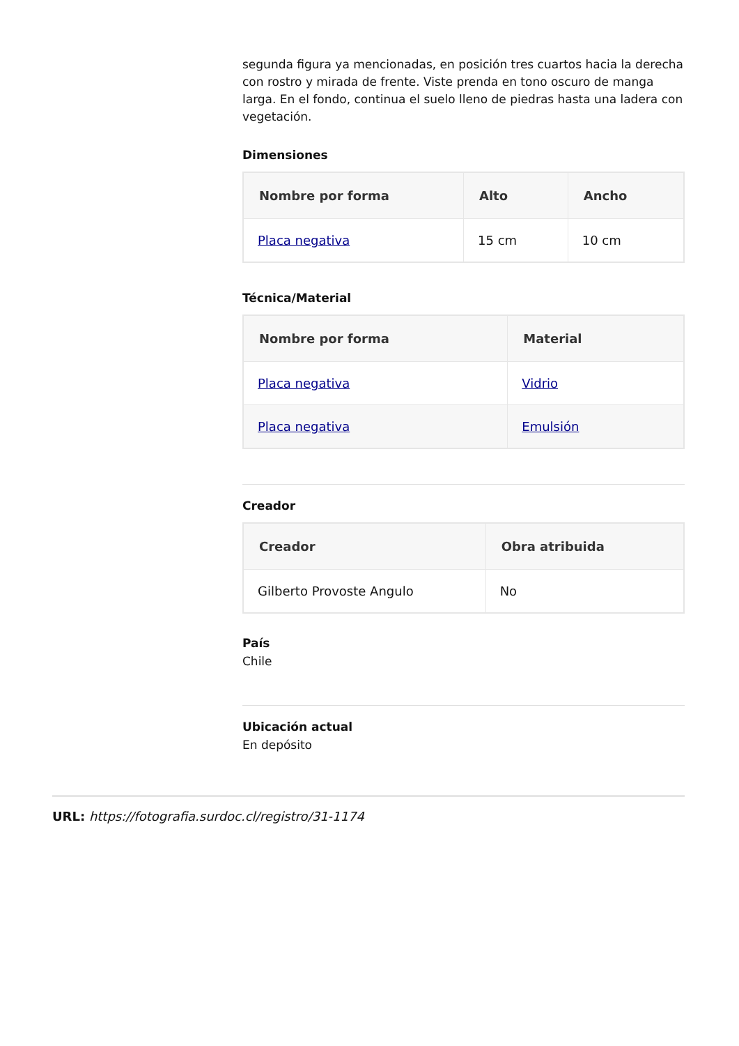segunda figura ya mencionadas, en posición tres cuartos hacia la derecha con rostro y mirada de frente. Viste prenda en tono oscuro de manga larga. En el fondo, continua el suelo lleno de piedras hasta una ladera con vegetación.
Dimensiones
| Nombre por forma | Alto | Ancho |
| --- | --- | --- |
| Placa negativa | 15 cm | 10 cm |
Técnica/Material
| Nombre por forma | Material |
| --- | --- |
| Placa negativa | Vidrio |
| Placa negativa | Emulsión |
Creador
| Creador | Obra atribuida |
| --- | --- |
| Gilberto Provoste Angulo | No |
País
Chile
Ubicación actual
En depósito
URL: https://fotografia.surdoc.cl/registro/31-1174